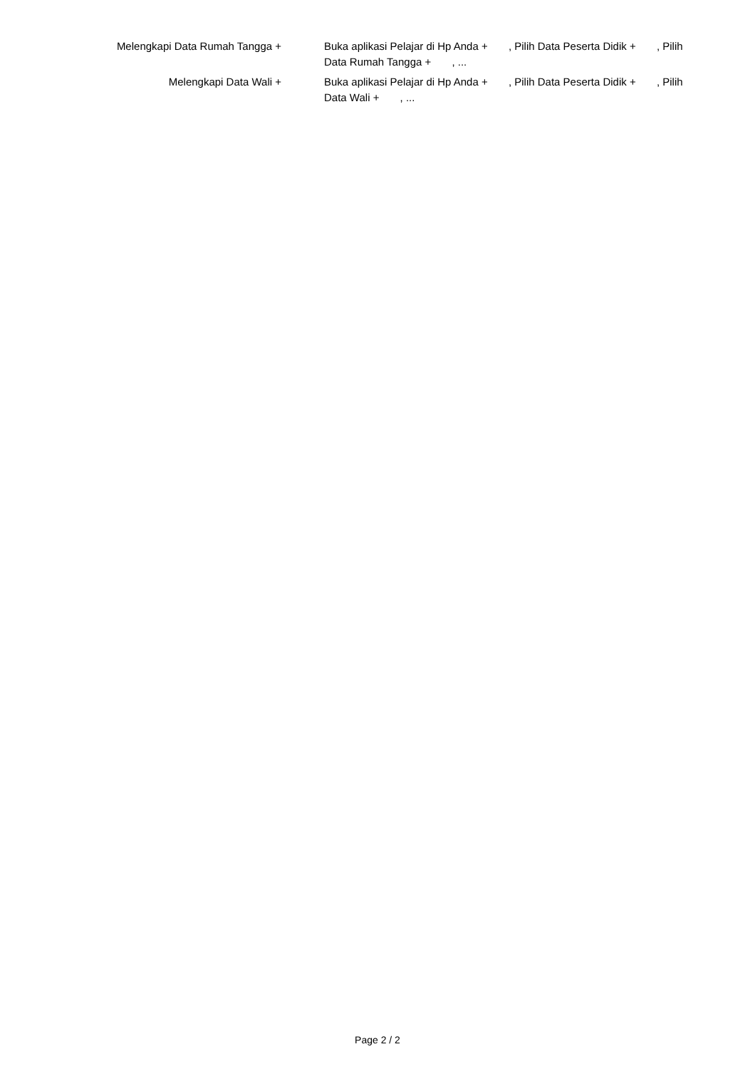| Melengkapi Data Rumah Tangga + | Buka aplikasi Pelajar di Hp Anda + , Pilih Data Peserta Didik + , Pilih Data Rumah Tangga + , ... |
| Melengkapi Data Wali + | Buka aplikasi Pelajar di Hp Anda + , Pilih Data Peserta Didik + , Pilih Data Wali + , ... |
Page 2 / 2